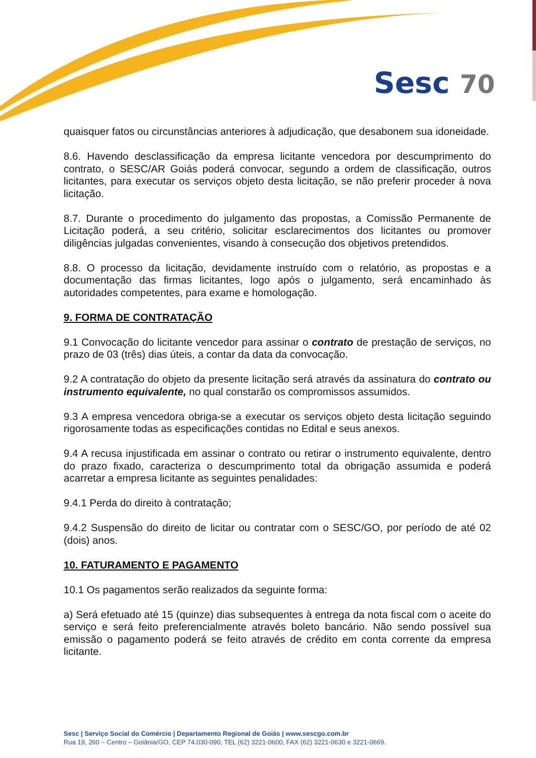Sesc 70
quaisquer fatos ou circunstâncias anteriores à adjudicação, que desabonem sua idoneidade.
8.6. Havendo desclassificação da empresa licitante vencedora por descumprimento do contrato, o SESC/AR Goiás poderá convocar, segundo a ordem de classificação, outros licitantes, para executar os serviços objeto desta licitação, se não preferir proceder à nova licitação.
8.7. Durante o procedimento do julgamento das propostas, a Comissão Permanente de Licitação poderá, a seu critério, solicitar esclarecimentos dos licitantes ou promover diligências julgadas convenientes, visando à consecução dos objetivos pretendidos.
8.8. O processo da licitação, devidamente instruído com o relatório, as propostas e a documentação das firmas licitantes, logo após o julgamento, será encaminhado às autoridades competentes, para exame e homologação.
9. FORMA DE CONTRATAÇÃO
9.1 Convocação do licitante vencedor para assinar o contrato de prestação de serviços, no prazo de 03 (três) dias úteis, a contar da data da convocação.
9.2 A contratação do objeto da presente licitação será através da assinatura do contrato ou instrumento equivalente, no qual constarão os compromissos assumidos.
9.3 A empresa vencedora obriga-se a executar os serviços objeto desta licitação seguindo rigorosamente todas as especificações contidas no Edital e seus anexos.
9.4 A recusa injustificada em assinar o contrato ou retirar o instrumento equivalente, dentro do prazo fixado, caracteriza o descumprimento total da obrigação assumida e poderá acarretar a empresa licitante as seguintes penalidades:
9.4.1 Perda do direito à contratação;
9.4.2 Suspensão do direito de licitar ou contratar com o SESC/GO, por período de até 02 (dois) anos.
10. FATURAMENTO E PAGAMENTO
10.1 Os pagamentos serão realizados da seguinte forma:
a) Será efetuado até 15 (quinze) dias subsequentes à entrega da nota fiscal com o aceite do serviço e será feito preferencialmente através boleto bancário. Não sendo possível sua emissão o pagamento poderá se feito através de crédito em conta corrente da empresa licitante.
Sesc | Serviço Social do Comércio | Departamento Regional de Goiás | www.sescgo.com.br
Rua 19, 260 – Centro – Goiânia/GO, CEP 74.030-090, TEL (62) 3221-0600, FAX (62) 3221-0630 e 3221-0669.